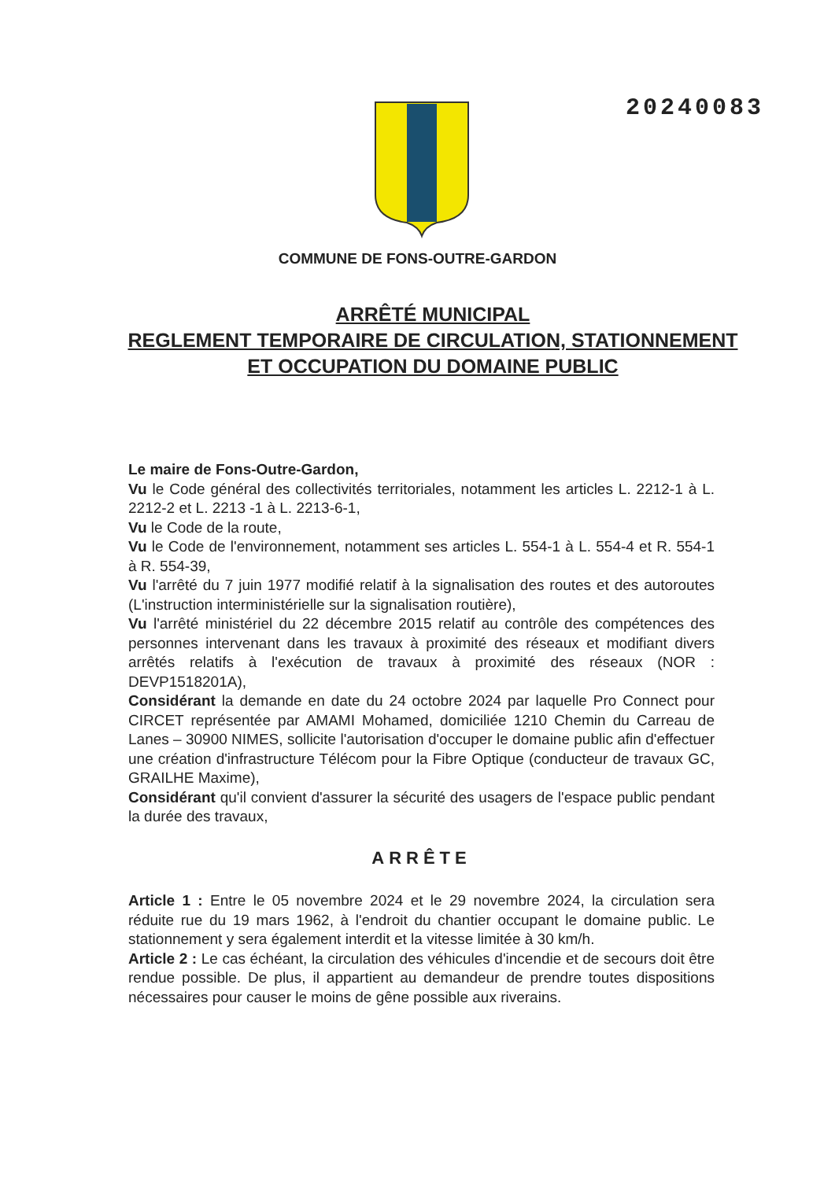20240083
COMMUNE DE FONS-OUTRE-GARDON
ARRÊTÉ MUNICIPAL
REGLEMENT TEMPORAIRE DE CIRCULATION, STATIONNEMENT ET OCCUPATION DU DOMAINE PUBLIC
Le maire de Fons-Outre-Gardon,
Vu le Code général des collectivités territoriales, notamment les articles L. 2212-1 à L. 2212-2 et L. 2213 -1 à L. 2213-6-1,
Vu le Code de la route,
Vu le Code de l'environnement, notamment ses articles L. 554-1 à L. 554-4 et R. 554-1 à R. 554-39,
Vu l'arrêté du 7 juin 1977 modifié relatif à la signalisation des routes et des autoroutes (L'instruction interministérielle sur la signalisation routière),
Vu l'arrêté ministériel du 22 décembre 2015 relatif au contrôle des compétences des personnes intervenant dans les travaux à proximité des réseaux et modifiant divers arrêtés relatifs à l'exécution de travaux à proximité des réseaux (NOR : DEVP1518201A),
Considérant la demande en date du 24 octobre 2024 par laquelle Pro Connect pour CIRCET représentée par AMAMI Mohamed, domiciliée 1210 Chemin du Carreau de Lanes – 30900 NIMES, sollicite l'autorisation d'occuper le domaine public afin d'effectuer une création d'infrastructure Télécom pour la Fibre Optique (conducteur de travaux GC, GRAILHE Maxime),
Considérant qu'il convient d'assurer la sécurité des usagers de l'espace public pendant la durée des travaux,
ARRÊTE
Article 1 : Entre le 05 novembre 2024 et le 29 novembre 2024, la circulation sera réduite rue du 19 mars 1962, à l'endroit du chantier occupant le domaine public. Le stationnement y sera également interdit et la vitesse limitée à 30 km/h.
Article 2 : Le cas échéant, la circulation des véhicules d'incendie et de secours doit être rendue possible. De plus, il appartient au demandeur de prendre toutes dispositions nécessaires pour causer le moins de gêne possible aux riverains.